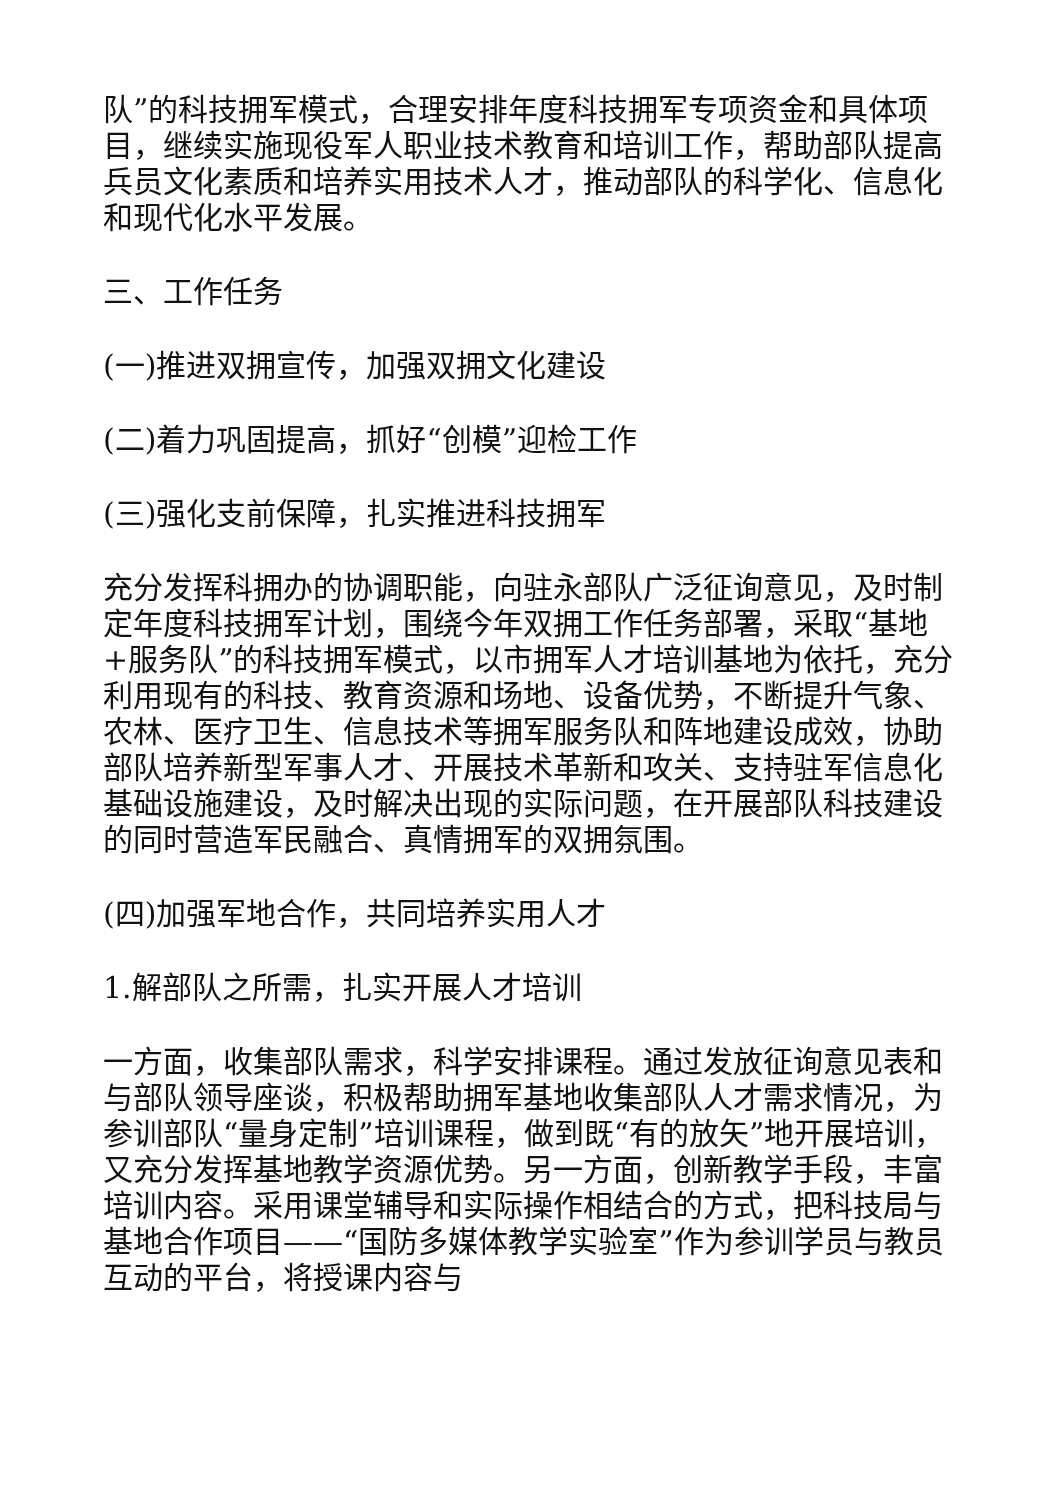队”的科技拥军模式，合理安排年度科技拥军专项资金和具体项目，继续实施现役军人职业技术教育和培训工作，帮助部队提高兵员文化素质和培养实用技术人才，推动部队的科学化、信息化和现代化水平发展。
三、工作任务
(一)推进双拥宣传，加强双拥文化建设
(二)着力巩固提高，抓好“创模”迎检工作
(三)强化支前保障，扎实推进科技拥军
充分发挥科拥办的协调职能，向驻永部队广泛征询意见，及时制定年度科技拥军计划，围绕今年双拥工作任务部署，采取“基地+服务队”的科技拥军模式，以市拥军人才培训基地为依托，充分利用现有的科技、教育资源和场地、设备优势，不断提升气象、农林、医疗卫生、信息技术等拥军服务队和阵地建设成效，协助部队培养新型军事人才、开展技术革新和攻关、支持驻军信息化基础设施建设，及时解决出现的实际问题，在开展部队科技建设的同时营造军民融合、真情拥军的双拥氛围。
(四)加强军地合作，共同培养实用人才
1.解部队之所需，扎实开展人才培训
一方面，收集部队需求，科学安排课程。通过发放征询意见表和与部队领导座谈，积极帮助拥军基地收集部队人才需求情况，为参训部队“量身定制”培训课程，做到既“有的放矢”地开展培训，又充分发挥基地教学资源优势。另一方面，创新教学手段，丰富培训内容。采用课堂辅导和实际操作相结合的方式，把科技局与基地合作项目——“国防多媒体教学实验室”作为参训学员与教员互动的平台，将授课内容与